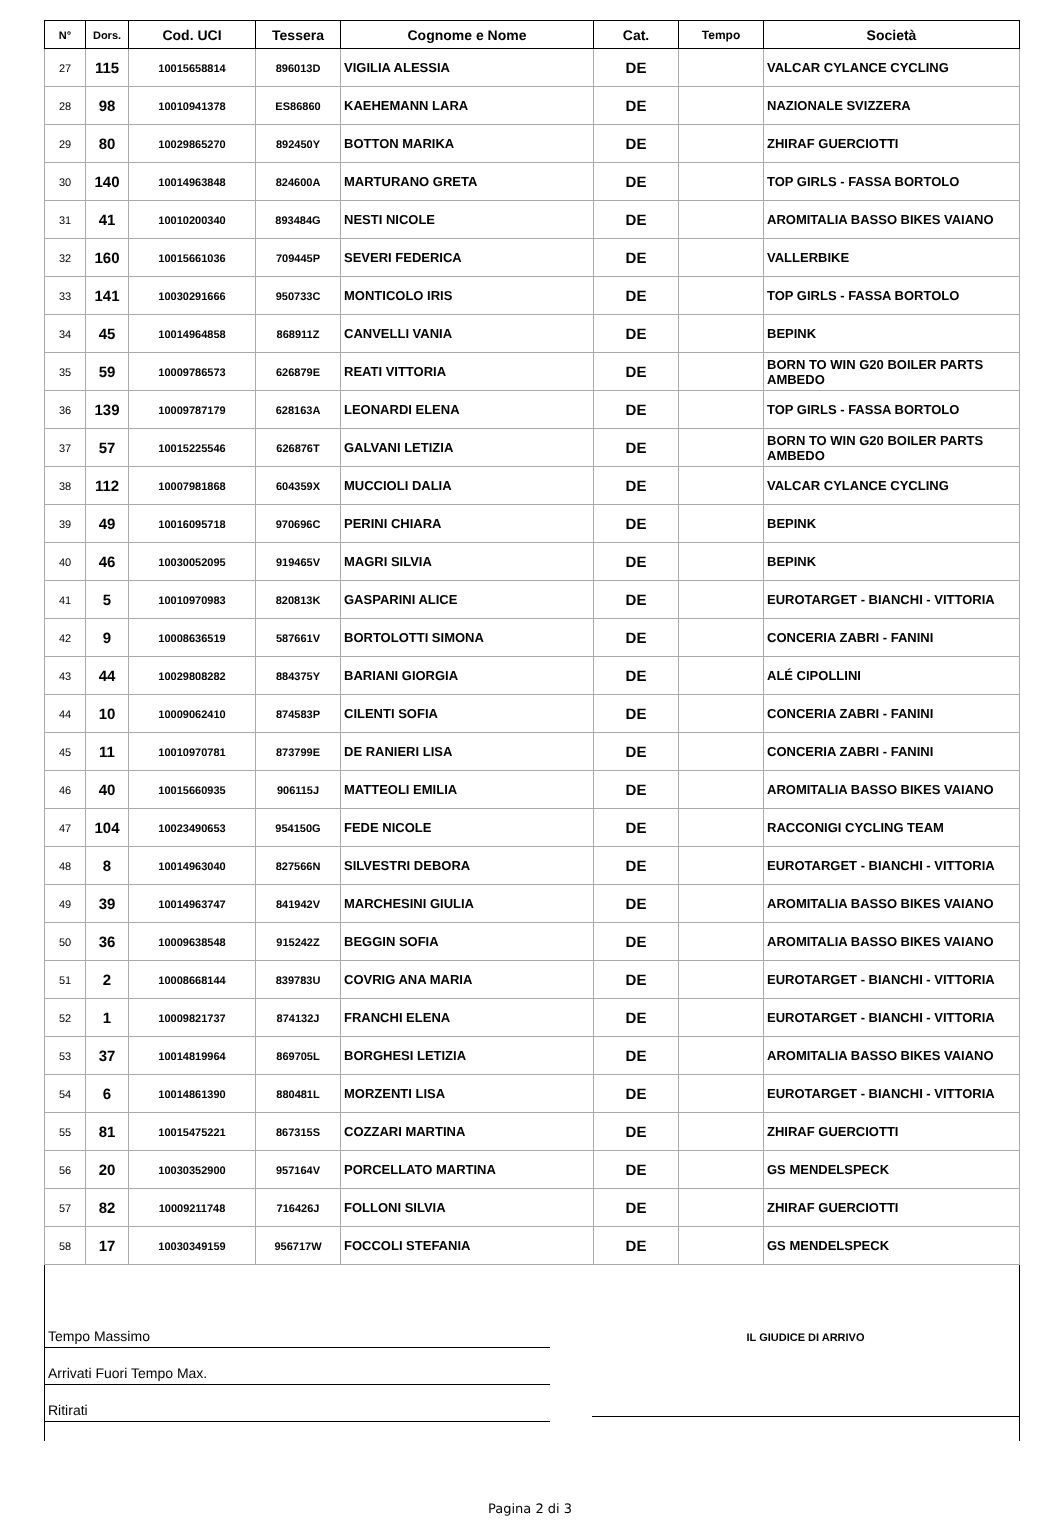| N° | Dors. | Cod. UCI | Tessera | Cognome e Nome | Cat. | Tempo | Società |
| --- | --- | --- | --- | --- | --- | --- | --- |
| 27 | 115 | 10015658814 | 896013D | VIGILIA ALESSIA | DE | | VALCAR CYLANCE CYCLING |
| 28 | 98 | 10010941378 | ES86860 | KAEHEMANN LARA | DE | | NAZIONALE SVIZZERA |
| 29 | 80 | 10029865270 | 892450Y | BOTTON MARIKA | DE | | ZHIRAF GUERCIOTTI |
| 30 | 140 | 10014963848 | 824600A | MARTURANO GRETA | DE | | TOP GIRLS - FASSA BORTOLO |
| 31 | 41 | 10010200340 | 893484G | NESTI NICOLE | DE | | AROMITALIA BASSO BIKES VAIANO |
| 32 | 160 | 10015661036 | 709445P | SEVERI FEDERICA | DE | | VALLERBIKE |
| 33 | 141 | 10030291666 | 950733C | MONTICOLO IRIS | DE | | TOP GIRLS - FASSA BORTOLO |
| 34 | 45 | 10014964858 | 868911Z | CANVELLI VANIA | DE | | BEPINK |
| 35 | 59 | 10009786573 | 626879E | REATI VITTORIA | DE | | BORN TO WIN G20 BOILER PARTS AMBEDO |
| 36 | 139 | 10009787179 | 628163A | LEONARDI ELENA | DE | | TOP GIRLS - FASSA BORTOLO |
| 37 | 57 | 10015225546 | 626876T | GALVANI LETIZIA | DE | | BORN TO WIN G20 BOILER PARTS AMBEDO |
| 38 | 112 | 10007981868 | 604359X | MUCCIOLI DALIA | DE | | VALCAR CYLANCE CYCLING |
| 39 | 49 | 10016095718 | 970696C | PERINI CHIARA | DE | | BEPINK |
| 40 | 46 | 10030052095 | 919465V | MAGRI SILVIA | DE | | BEPINK |
| 41 | 5 | 10010970983 | 820813K | GASPARINI ALICE | DE | | EUROTARGET - BIANCHI - VITTORIA |
| 42 | 9 | 10008636519 | 587661V | BORTOLOTTI SIMONA | DE | | CONCERIA ZABRI - FANINI |
| 43 | 44 | 10029808282 | 884375Y | BARIANI GIORGIA | DE | | ALÉ CIPOLLINI |
| 44 | 10 | 10009062410 | 874583P | CILENTI SOFIA | DE | | CONCERIA ZABRI - FANINI |
| 45 | 11 | 10010970781 | 873799E | DE RANIERI LISA | DE | | CONCERIA ZABRI - FANINI |
| 46 | 40 | 10015660935 | 906115J | MATTEOLI EMILIA | DE | | AROMITALIA BASSO BIKES VAIANO |
| 47 | 104 | 10023490653 | 954150G | FEDE NICOLE | DE | | RACCONIGI CYCLING TEAM |
| 48 | 8 | 10014963040 | 827566N | SILVESTRI DEBORA | DE | | EUROTARGET - BIANCHI - VITTORIA |
| 49 | 39 | 10014963747 | 841942V | MARCHESINI GIULIA | DE | | AROMITALIA BASSO BIKES VAIANO |
| 50 | 36 | 10009638548 | 915242Z | BEGGIN SOFIA | DE | | AROMITALIA BASSO BIKES VAIANO |
| 51 | 2 | 10008668144 | 839783U | COVRIG ANA MARIA | DE | | EUROTARGET - BIANCHI - VITTORIA |
| 52 | 1 | 10009821737 | 874132J | FRANCHI ELENA | DE | | EUROTARGET - BIANCHI - VITTORIA |
| 53 | 37 | 10014819964 | 869705L | BORGHESI LETIZIA | DE | | AROMITALIA BASSO BIKES VAIANO |
| 54 | 6 | 10014861390 | 880481L | MORZENTI LISA | DE | | EUROTARGET - BIANCHI - VITTORIA |
| 55 | 81 | 10015475221 | 867315S | COZZARI MARTINA | DE | | ZHIRAF GUERCIOTTI |
| 56 | 20 | 10030352900 | 957164V | PORCELLATO MARTINA | DE | | GS MENDELSPECK |
| 57 | 82 | 10009211748 | 716426J | FOLLONI SILVIA | DE | | ZHIRAF GUERCIOTTI |
| 58 | 17 | 10030349159 | 956717W | FOCCOLI STEFANIA | DE | | GS MENDELSPECK |
Tempo Massimo
Arrivati Fuori Tempo Max.
Ritirati
IL GIUDICE DI ARRIVO
Pagina 2 di 3